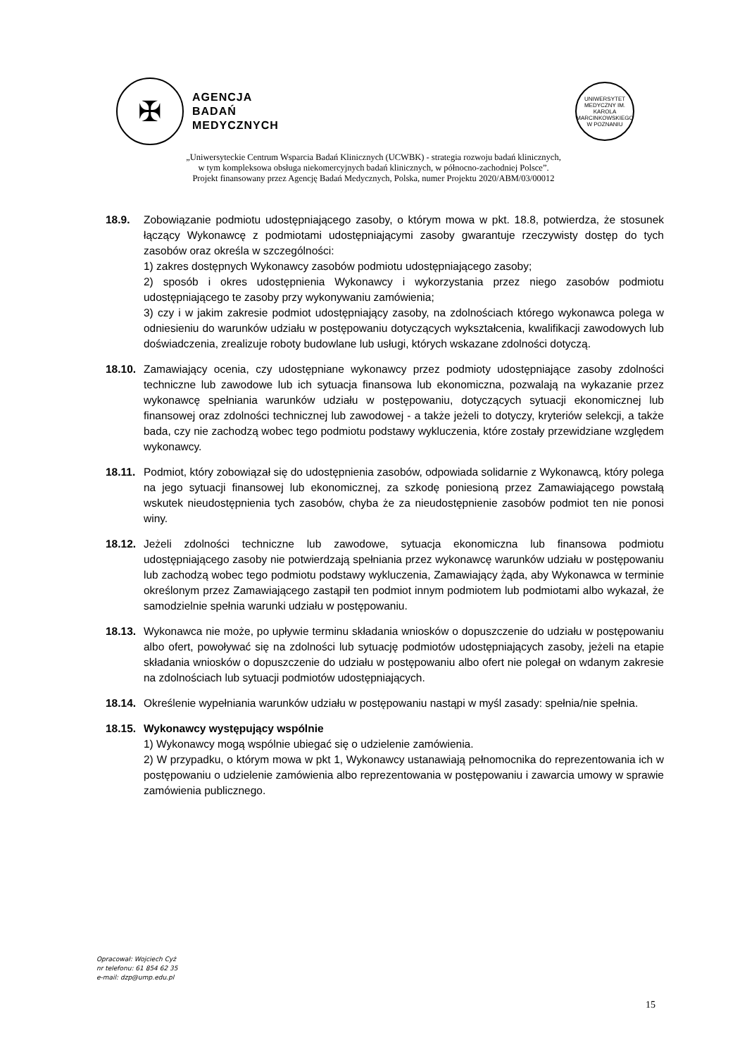✠
AGENCJA
BADAŃ
MEDYCZNYCH
UNIWERSYTET MEDYCZNY IM. KAROLA MARCINKOWSKIEGO W POZNANIU
„Uniwersyteckie Centrum Wsparcia Badań Klinicznych (UCWBK) - strategia rozwoju badań klinicznych,
w tym kompleksowa obsługa niekomercyjnych badań klinicznych, w północno-zachodniej Polsce”.
Projekt finansowany przez Agencję Badań Medycznych, Polska, numer Projektu 2020/ABM/03/00012
18.9. Zobowiązanie podmiotu udostępniającego zasoby, o którym mowa w pkt. 18.8, potwierdza, że stosunek łączący Wykonawcę z podmiotami udostępniającymi zasoby gwarantuje rzeczywisty dostęp do tych zasobów oraz określa w szczególności:
1) zakres dostępnych Wykonawcy zasobów podmiotu udostępniającego zasoby;
2) sposób i okres udostępnienia Wykonawcy i wykorzystania przez niego zasobów podmiotu udostępniającego te zasoby przy wykonywaniu zamówienia;
3) czy i w jakim zakresie podmiot udostępniający zasoby, na zdolnościach którego wykonawca polega w odniesieniu do warunków udziału w postępowaniu dotyczących wykształcenia, kwalifikacji zawodowych lub doświadczenia, zrealizuje roboty budowlane lub usługi, których wskazane zdolności dotyczą.
18.10.
Zamawiający ocenia, czy udostępniane wykonawcy przez podmioty udostępniające zasoby zdolności techniczne lub zawodowe lub ich sytuacja finansowa lub ekonomiczna, pozwalają na wykazanie przez wykonawcę spełniania warunków udziału w postępowaniu, dotyczących sytuacji ekonomicznej lub finansowej oraz zdolności technicznej lub zawodowej - a także jeżeli to dotyczy, kryteriów selekcji, a także bada, czy nie zachodzą wobec tego podmiotu podstawy wykluczenia, które zostały przewidziane względem wykonawcy.
18.11.
Podmiot, który zobowiązał się do udostępnienia zasobów, odpowiada solidarnie z Wykonawcą, który polega na jego sytuacji finansowej lub ekonomicznej, za szkodę poniesioną przez Zamawiającego powstałą wskutek nieudostępnienia tych zasobów, chyba że za nieudostępnienie zasobów podmiot ten nie ponosi winy.
18.12.
Jeżeli zdolności techniczne lub zawodowe, sytuacja ekonomiczna lub finansowa podmiotu udostępniającego zasoby nie potwierdzają spełniania przez wykonawcę warunków udziału w postępowaniu lub zachodzą wobec tego podmiotu podstawy wykluczenia, Zamawiający żąda, aby Wykonawca w terminie określonym przez Zamawiającego zastąpił ten podmiot innym podmiotem lub podmiotami albo wykazał, że samodzielnie spełnia warunki udziału w postępowaniu.
18.13.
Wykonawca nie może, po upływie terminu składania wniosków o dopuszczenie do udziału w postępowaniu albo ofert, powoływać się na zdolności lub sytuację podmiotów udostępniających zasoby, jeżeli na etapie składania wniosków o dopuszczenie do udziału w postępowaniu albo ofert nie polegał on wdanym zakresie na zdolnościach lub sytuacji podmiotów udostępniających.
18.14.
Określenie wypełniania warunków udziału w postępowaniu nastąpi w myśl zasady: spełnia/nie spełnia.
18.15.
Wykonawcy występujący wspólnie
1) Wykonawcy mogą wspólnie ubiegać się o udzielenie zamówienia.
2) W przypadku, o którym mowa w pkt 1, Wykonawcy ustanawiają pełnomocnika do reprezentowania ich w postępowaniu o udzielenie zamówienia albo reprezentowania w postępowaniu i zawarcia umowy w sprawie zamówienia publicznego.
Opracował: Wojciech Cyż
nr telefonu: 61 854 62 35
e-mail: dzp@ump.edu.pl
15